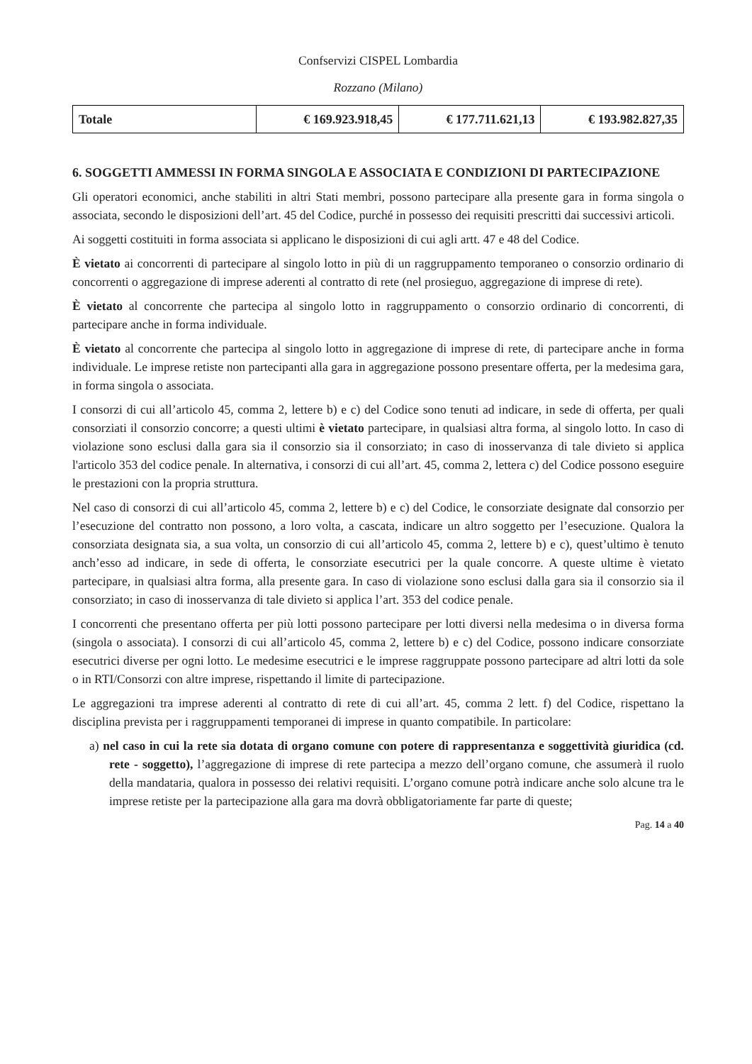Confservizi CISPEL Lombardia
Rozzano (Milano)
| Totale | € 169.923.918,45 | € 177.711.621,13 | € 193.982.827,35 |
6. SOGGETTI AMMESSI IN FORMA SINGOLA E ASSOCIATA E CONDIZIONI DI PARTECIPAZIONE
Gli operatori economici, anche stabiliti in altri Stati membri, possono partecipare alla presente gara in forma singola o associata, secondo le disposizioni dell’art. 45 del Codice, purché in possesso dei requisiti prescritti dai successivi articoli.
Ai soggetti costituiti in forma associata si applicano le disposizioni di cui agli artt. 47 e 48 del Codice.
È vietato ai concorrenti di partecipare al singolo lotto in più di un raggruppamento temporaneo o consorzio ordinario di concorrenti o aggregazione di imprese aderenti al contratto di rete (nel prosieguo, aggregazione di imprese di rete).
È vietato al concorrente che partecipa al singolo lotto in raggruppamento o consorzio ordinario di concorrenti, di partecipare anche in forma individuale.
È vietato al concorrente che partecipa al singolo lotto in aggregazione di imprese di rete, di partecipare anche in forma individuale. Le imprese retiste non partecipanti alla gara in aggregazione possono presentare offerta, per la medesima gara, in forma singola o associata.
I consorzi di cui all’articolo 45, comma 2, lettere b) e c) del Codice sono tenuti ad indicare, in sede di offerta, per quali consorziati il consorzio concorre; a questi ultimi è vietato partecipare, in qualsiasi altra forma, al singolo lotto. In caso di violazione sono esclusi dalla gara sia il consorzio sia il consorziato; in caso di inosservanza di tale divieto si applica l'articolo 353 del codice penale. In alternativa, i consorzi di cui all’art. 45, comma 2, lettera c) del Codice possono eseguire le prestazioni con la propria struttura.
Nel caso di consorzi di cui all’articolo 45, comma 2, lettere b) e c) del Codice, le consorziate designate dal consorzio per l’esecuzione del contratto non possono, a loro volta, a cascata, indicare un altro soggetto per l’esecuzione. Qualora la consorziata designata sia, a sua volta, un consorzio di cui all’articolo 45, comma 2, lettere b) e c), quest’ultimo è tenuto anch’esso ad indicare, in sede di offerta, le consorziate esecutrici per la quale concorre. A queste ultime è vietato partecipare, in qualsiasi altra forma, alla presente gara. In caso di violazione sono esclusi dalla gara sia il consorzio sia il consorziato; in caso di inosservanza di tale divieto si applica l’art. 353 del codice penale.
I concorrenti che presentano offerta per più lotti possono partecipare per lotti diversi nella medesima o in diversa forma (singola o associata). I consorzi di cui all’articolo 45, comma 2, lettere b) e c) del Codice, possono indicare consorziate esecutrici diverse per ogni lotto. Le medesime esecutrici e le imprese raggruppate possono partecipare ad altri lotti da sole o in RTI/Consorzi con altre imprese, rispettando il limite di partecipazione.
Le aggregazioni tra imprese aderenti al contratto di rete di cui all’art. 45, comma 2 lett. f) del Codice, rispettano la disciplina prevista per i raggruppamenti temporanei di imprese in quanto compatibile. In particolare:
a) nel caso in cui la rete sia dotata di organo comune con potere di rappresentanza e soggettività giuridica (cd. rete - soggetto), l’aggregazione di imprese di rete partecipa a mezzo dell’organo comune, che assumerà il ruolo della mandataria, qualora in possesso dei relativi requisiti. L’organo comune potrà indicare anche solo alcune tra le imprese retiste per la partecipazione alla gara ma dovrà obbligatoriamente far parte di queste;
Pag. 14 a 40